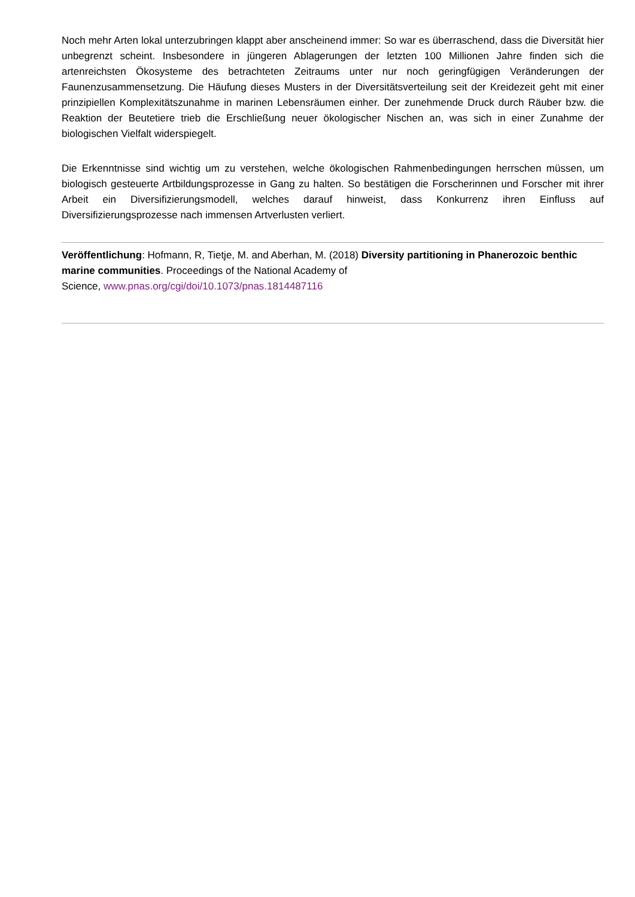Noch mehr Arten lokal unterzubringen klappt aber anscheinend immer: So war es überraschend, dass die Diversität hier unbegrenzt scheint. Insbesondere in jüngeren Ablagerungen der letzten 100 Millionen Jahre finden sich die artenreichsten Ökosysteme des betrachteten Zeitraums unter nur noch geringfügigen Veränderungen der Faunenzusammensetzung. Die Häufung dieses Musters in der Diversitätsverteilung seit der Kreidezeit geht mit einer prinzipiellen Komplexitätszunahme in marinen Lebensräumen einher. Der zunehmende Druck durch Räuber bzw. die Reaktion der Beutetiere trieb die Erschließung neuer ökologischer Nischen an, was sich in einer Zunahme der biologischen Vielfalt widerspiegelt.
Die Erkenntnisse sind wichtig um zu verstehen, welche ökologischen Rahmenbedingungen herrschen müssen, um biologisch gesteuerte Artbildungsprozesse in Gang zu halten. So bestätigen die Forscherinnen und Forscher mit ihrer Arbeit ein Diversifizierungsmodell, welches darauf hinweist, dass Konkurrenz ihren Einfluss auf Diversifizierungsprozesse nach immensen Artverlusten verliert.
Veröffentlichung: Hofmann, R, Tietje, M. and Aberhan, M. (2018) Diversity partitioning in Phanerozoic benthic marine communities. Proceedings of the National Academy of
Science, www.pnas.org/cgi/doi/10.1073/pnas.1814487116